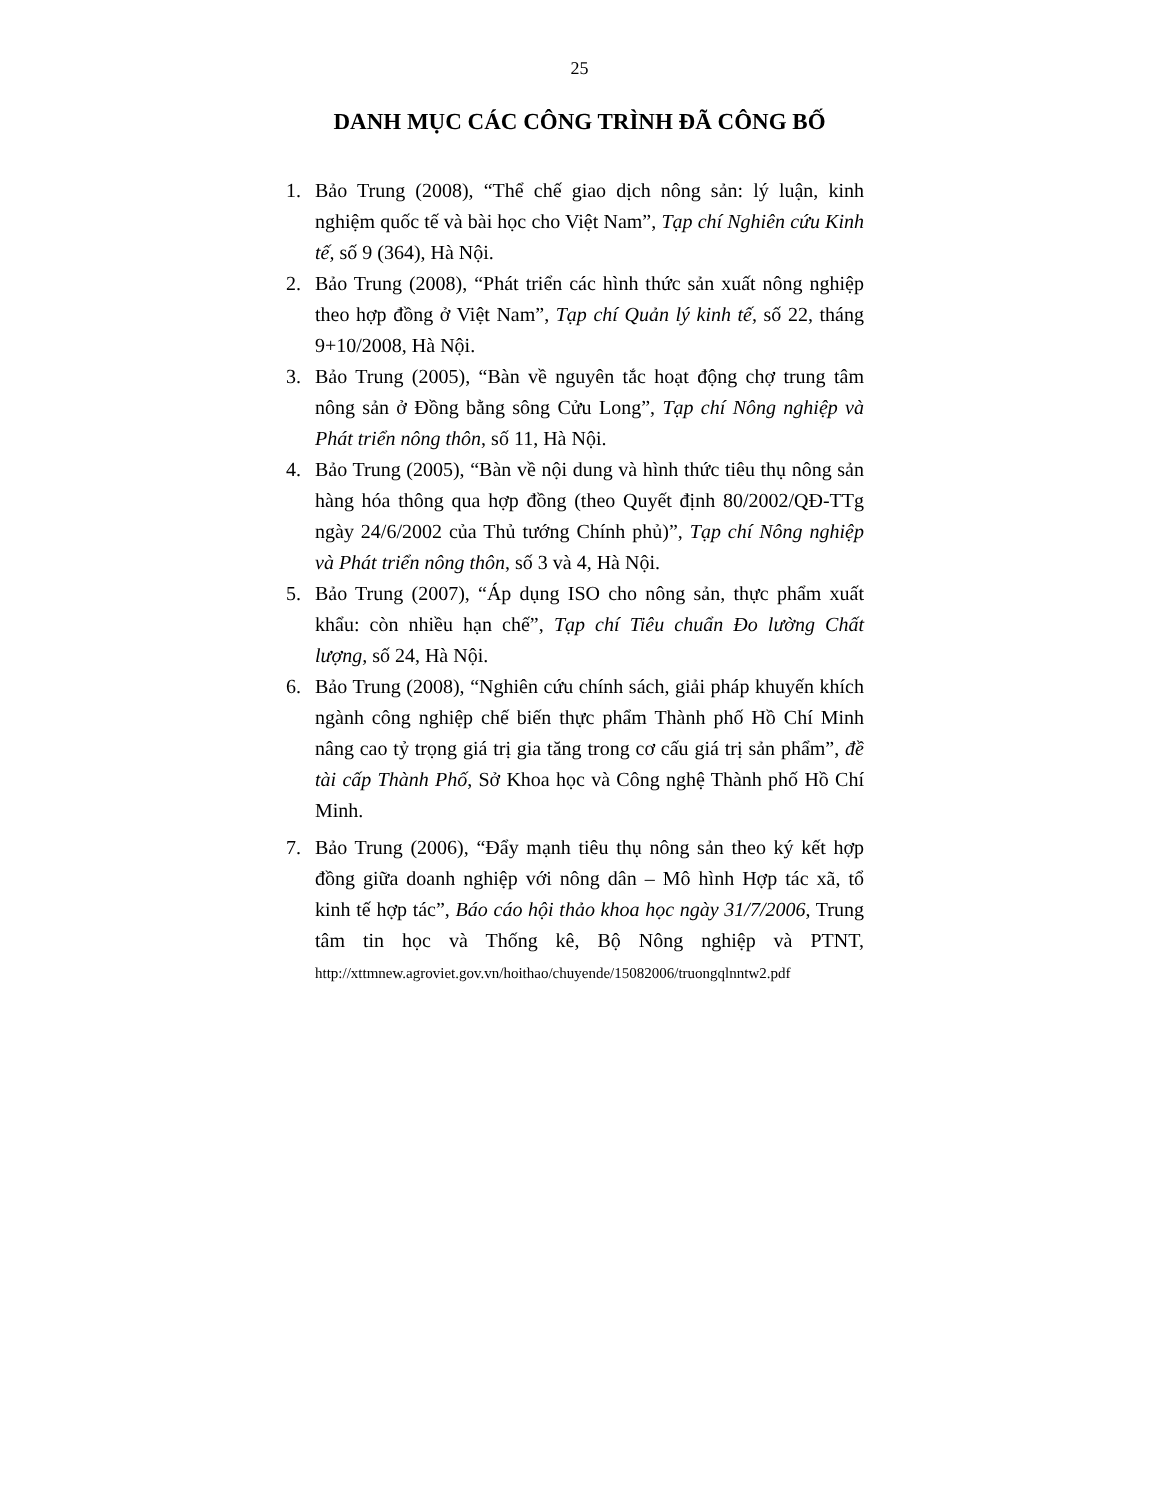25
DANH MỤC CÁC CÔNG TRÌNH ĐÃ CÔNG BỐ
1. Bảo Trung (2008), “Thể chế giao dịch nông sản: lý luận, kinh nghiệm quốc tế và bài học cho Việt Nam”, Tạp chí Nghiên cứu Kinh tế, số 9 (364), Hà Nội.
2. Bảo Trung (2008), “Phát triển các hình thức sản xuất nông nghiệp theo hợp đồng ở Việt Nam”, Tạp chí Quản lý kinh tế, số 22, tháng 9+10/2008, Hà Nội.
3. Bảo Trung (2005), “Bàn về nguyên tắc hoạt động chợ trung tâm nông sản ở Đồng bằng sông Cửu Long”, Tạp chí Nông nghiệp và Phát triển nông thôn, số 11, Hà Nội.
4. Bảo Trung (2005), “Bàn về nội dung và hình thức tiêu thụ nông sản hàng hóa thông qua hợp đồng (theo Quyết định 80/2002/QĐ-TTg ngày 24/6/2002 của Thủ tướng Chính phủ)”, Tạp chí Nông nghiệp và Phát triển nông thôn, số 3 và 4, Hà Nội.
5. Bảo Trung (2007), “Áp dụng ISO cho nông sản, thực phẩm xuất khẩu: còn nhiều hạn chế”, Tạp chí Tiêu chuẩn Đo lường Chất lượng, số 24, Hà Nội.
6. Bảo Trung (2008), “Nghiên cứu chính sách, giải pháp khuyến khích ngành công nghiệp chế biến thực phẩm Thành phố Hồ Chí Minh nâng cao tỷ trọng giá trị gia tăng trong cơ cấu giá trị sản phẩm”, đề tài cấp Thành Phố, Sở Khoa học và Công nghệ Thành phố Hồ Chí Minh.
7. Bảo Trung (2006), “Đẩy mạnh tiêu thụ nông sản theo ký kết hợp đồng giữa doanh nghiệp với nông dân – Mô hình Hợp tác xã, tổ kinh tế hợp tác”, Báo cáo hội thảo khoa học ngày 31/7/2006, Trung tâm tin học và Thống kê, Bộ Nông nghiệp và PTNT, http://xttmnew.agroviet.gov.vn/hoithao/chuyende/15082006/truongqlnntw2.pdf